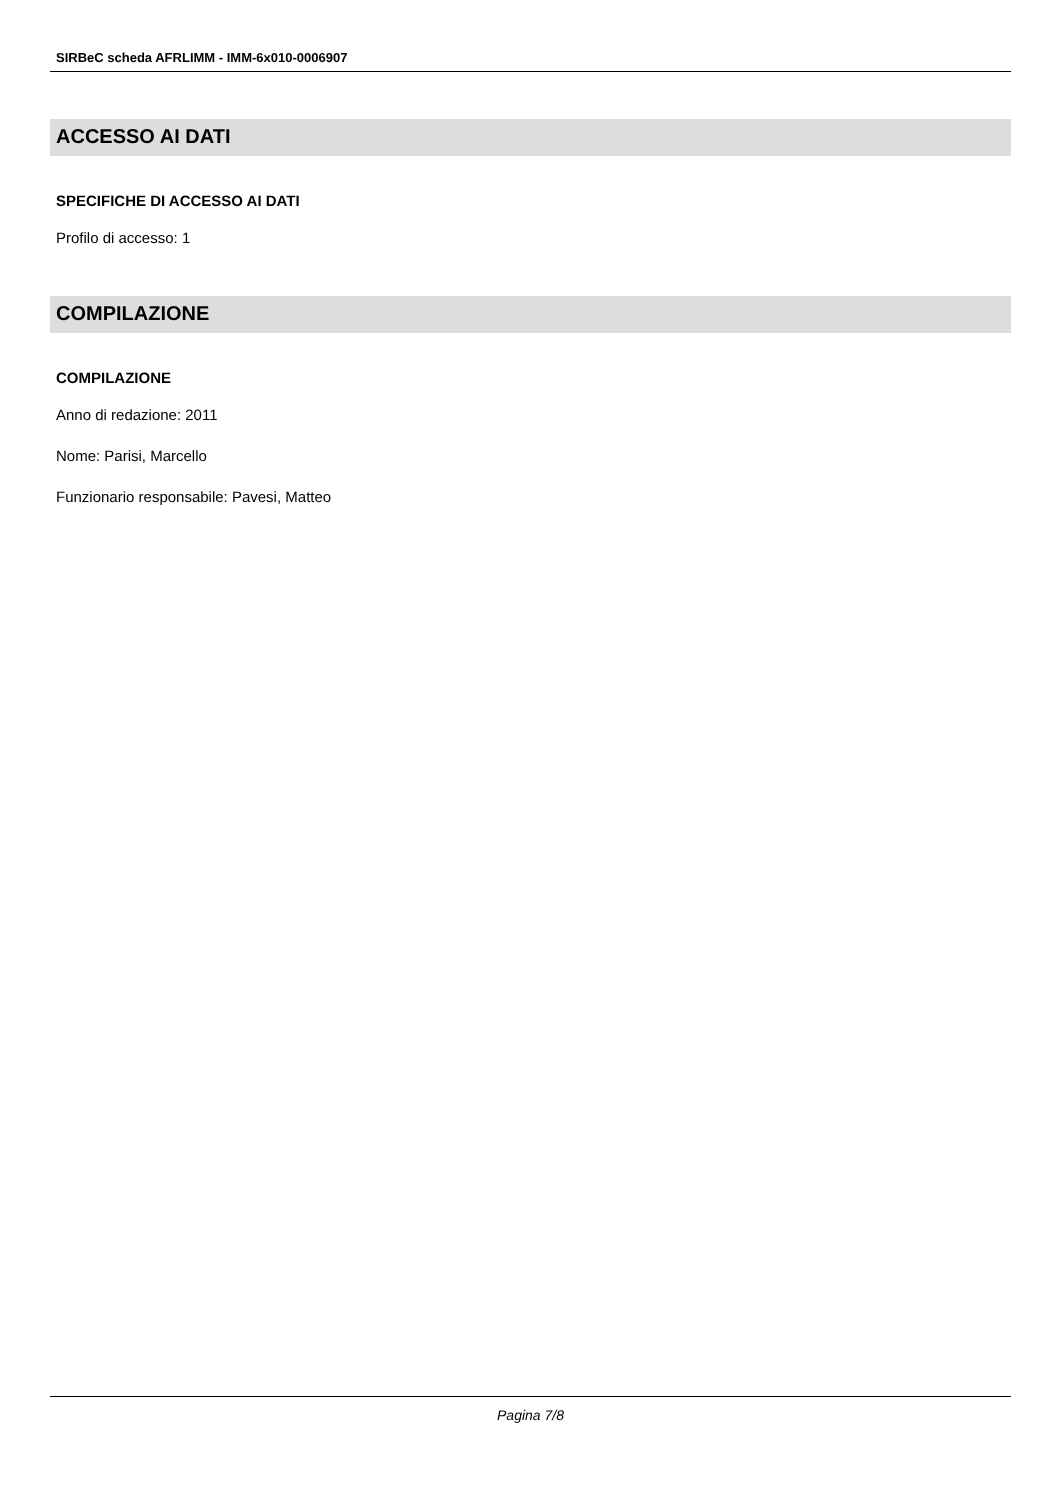SIRBeC scheda AFRLIMM - IMM-6x010-0006907
ACCESSO AI DATI
SPECIFICHE DI ACCESSO AI DATI
Profilo di accesso: 1
COMPILAZIONE
COMPILAZIONE
Anno di redazione: 2011
Nome: Parisi, Marcello
Funzionario responsabile: Pavesi, Matteo
Pagina 7/8